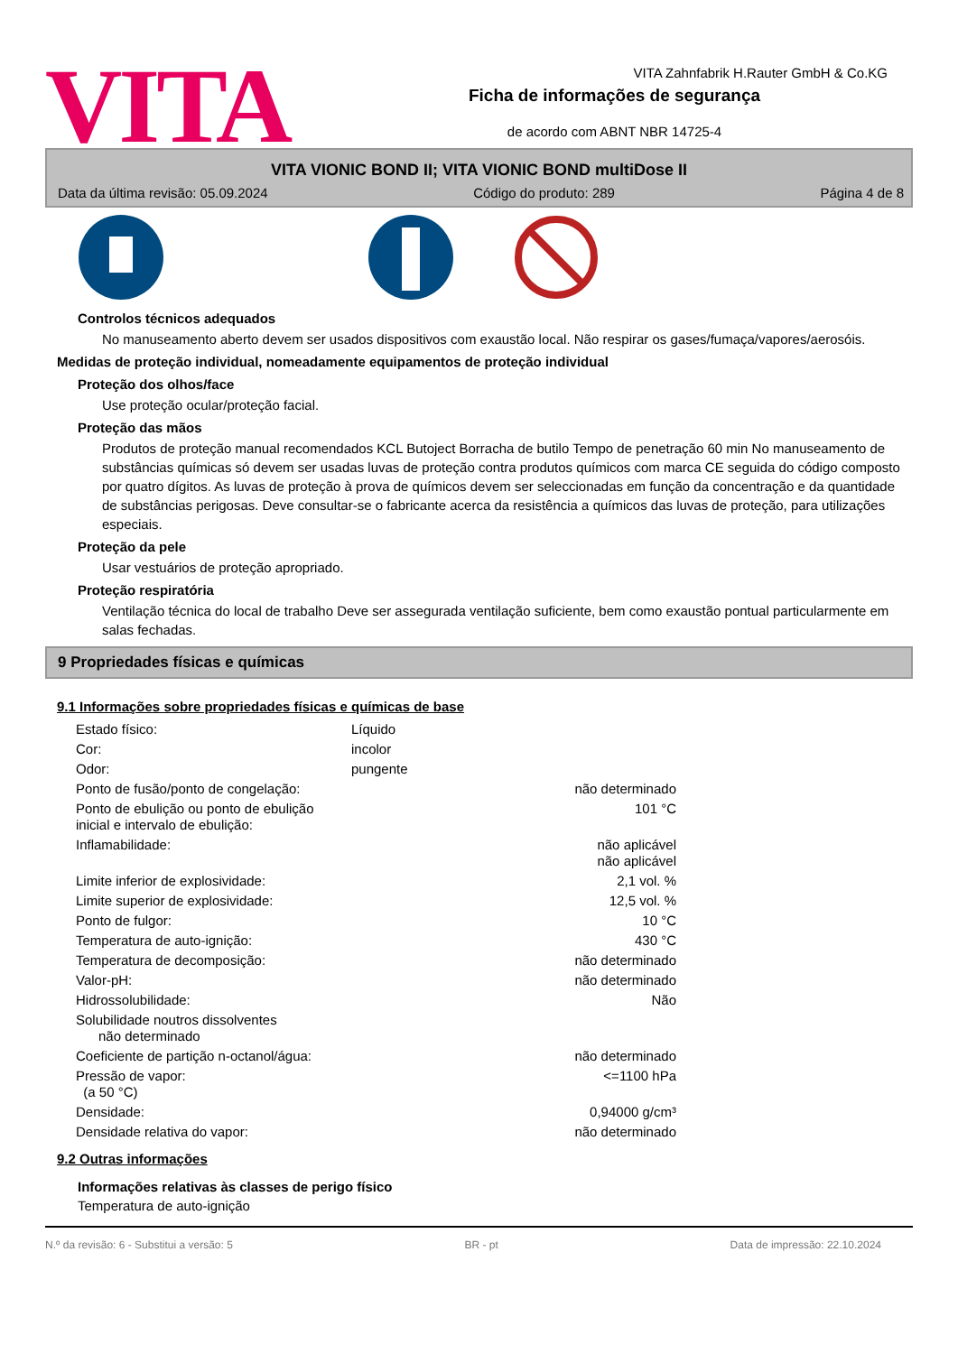VITA
VITA Zahnfabrik H.Rauter GmbH & Co.KG
Ficha de informações de segurança
de acordo com ABNT NBR 14725-4
VITA VIONIC BOND II; VITA VIONIC BOND multiDose II
Data da última revisão: 05.09.2024 Código do produto: 289 Página 4 de 8
Controlos técnicos adequados
No manuseamento aberto devem ser usados dispositivos com exaustão local. Não respirar os gases/fumaça/vapores/aerosóis.
Medidas de proteção individual, nomeadamente equipamentos de proteção individual
Proteção dos olhos/face
Use proteção ocular/proteção facial.
Proteção das mãos
Produtos de proteção manual recomendados KCL Butoject Borracha de butilo Tempo de penetração 60 min No manuseamento de substâncias químicas só devem ser usadas luvas de proteção contra produtos químicos com marca CE seguida do código composto por quatro dígitos. As luvas de proteção à prova de químicos devem ser seleccionadas em função da concentração e da quantidade de substâncias perigosas. Deve consultar-se o fabricante acerca da resistência a químicos das luvas de proteção, para utilizações especiais.
Proteção da pele
Usar vestuários de proteção apropriado.
Proteção respiratória
Ventilação técnica do local de trabalho Deve ser assegurada ventilação suficiente, bem como exaustão pontual particularmente em salas fechadas.
9 Propriedades físicas e químicas
9.1 Informações sobre propriedades físicas e químicas de base
| Estado físico: | Líquido | |
| Cor: | incolor | |
| Odor: | pungente | |
| Ponto de fusão/ponto de congelação: | | não determinado |
| Ponto de ebulição ou ponto de ebulição inicial e intervalo de ebulição: | | 101 °C |
| Inflamabilidade: | | não aplicável não aplicável |
| Limite inferior de explosividade: | | 2,1 vol. % |
| Limite superior de explosividade: | | 12,5 vol. % |
| Ponto de fulgor: | | 10 °C |
| Temperatura de auto-ignição: | | 430 °C |
| Temperatura de decomposição: | | não determinado |
| Valor-pH: | | não determinado |
| Hidrossolubilidade: | | Não |
| Solubilidade noutros dissolventes não determinado | | |
| Coeficiente de partição n-octanol/água: | | não determinado |
| Pressão de vapor: (a 50 °C) | | <=1100 hPa |
| Densidade: | | 0,94000 g/cm³ |
| Densidade relativa do vapor: | | não determinado |
9.2 Outras informações
Informações relativas às classes de perigo físico
Temperatura de auto-ignição
N.º da revisão: 6 - Substitui a versão: 5 BR - pt Data de impressão: 22.10.2024